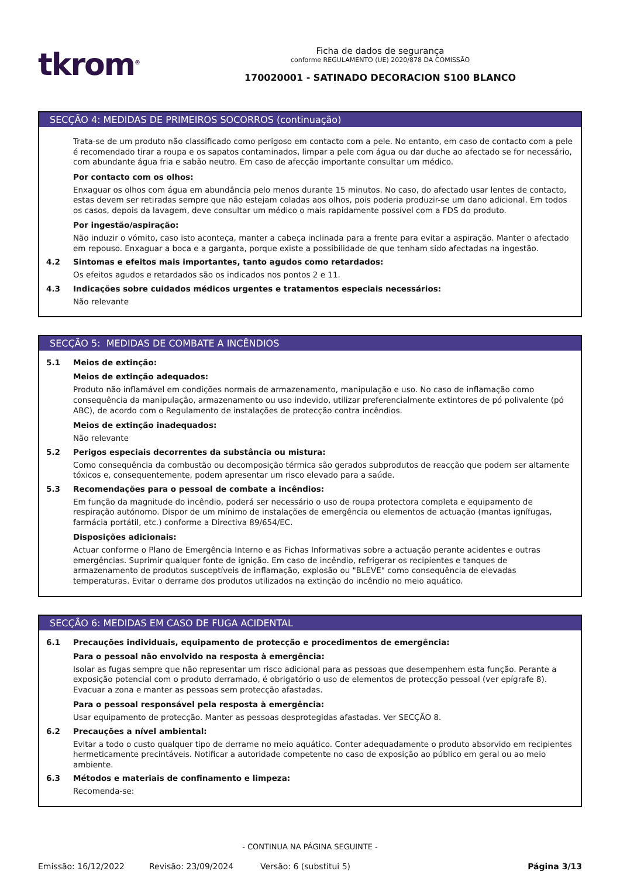tkrom<sup>®</sup>
Ficha de dados de segurança
conforme REGULAMENTO (UE) 2020/878 DA COMISSÃO
170020001 - SATINADO DECORACION S100 BLANCO
SECÇÃO 4: MEDIDAS DE PRIMEIROS SOCORROS (continuação)
Trata-se de um produto não classificado como perigoso em contacto com a pele. No entanto, em caso de contacto com a pele é recomendado tirar a roupa e os sapatos contaminados, limpar a pele com água ou dar duche ao afectado se for necessário, com abundante água fria e sabão neutro. Em caso de afecção importante consultar um médico.
Por contacto com os olhos:
Enxaguar os olhos com água em abundância pelo menos durante 15 minutos. No caso, do afectado usar lentes de contacto, estas devem ser retiradas sempre que não estejam coladas aos olhos, pois poderia produzir-se um dano adicional. Em todos os casos, depois da lavagem, deve consultar um médico o mais rapidamente possível com a FDS do produto.
Por ingestão/aspiração:
Não induzir o vómito, caso isto aconteça, manter a cabeça inclinada para a frente para evitar a aspiração. Manter o afectado em repouso. Enxaguar a boca e a garganta, porque existe a possibilidade de que tenham sido afectadas na ingestão.
4.2 Sintomas e efeitos mais importantes, tanto agudos como retardados:
Os efeitos agudos e retardados são os indicados nos pontos 2 e 11.
4.3 Indicações sobre cuidados médicos urgentes e tratamentos especiais necessários:
Não relevante
SECÇÃO 5: MEDIDAS DE COMBATE A INCÊNDIOS
5.1 Meios de extinção:
Meios de extinção adequados:
Produto não inflamável em condições normais de armazenamento, manipulação e uso. No caso de inflamação como consequência da manipulação, armazenamento ou uso indevido, utilizar preferencialmente extintores de pó polivalente (pó ABC), de acordo com o Regulamento de instalações de protecção contra incêndios.
Meios de extinção inadequados:
Não relevante
5.2 Perigos especiais decorrentes da substância ou mistura:
Como consequência da combustão ou decomposição térmica são gerados subprodutos de reacção que podem ser altamente tóxicos e, consequentemente, podem apresentar um risco elevado para a saúde.
5.3 Recomendações para o pessoal de combate a incêndios:
Em função da magnitude do incêndio, poderá ser necessário o uso de roupa protectora completa e equipamento de respiração autónomo. Dispor de um mínimo de instalações de emergência ou elementos de actuação (mantas ignífugas, farmácia portátil, etc.) conforme a Directiva 89/654/EC.
Disposições adicionais:
Actuar conforme o Plano de Emergência Interno e as Fichas Informativas sobre a actuação perante acidentes e outras emergências. Suprimir qualquer fonte de ignição. Em caso de incêndio, refrigerar os recipientes e tanques de armazenamento de produtos susceptíveis de inflamação, explosão ou "BLEVE" como consequência de elevadas temperaturas. Evitar o derrame dos produtos utilizados na extinção do incêndio no meio aquático.
SECÇÃO 6: MEDIDAS EM CASO DE FUGA ACIDENTAL
6.1 Precauções individuais, equipamento de protecção e procedimentos de emergência:
Para o pessoal não envolvido na resposta à emergência:
Isolar as fugas sempre que não representar um risco adicional para as pessoas que desempenhem esta função. Perante a exposição potencial com o produto derramado, é obrigatório o uso de elementos de protecção pessoal (ver epígrafe 8). Evacuar a zona e manter as pessoas sem protecção afastadas.
Para o pessoal responsável pela resposta à emergência:
Usar equipamento de protecção. Manter as pessoas desprotegidas afastadas. Ver SECÇÃO 8.
6.2 Precauções a nível ambiental:
Evitar a todo o custo qualquer tipo de derrame no meio aquático. Conter adequadamente o produto absorvido em recipientes hermeticamente precintáveis. Notificar a autoridade competente no caso de exposição ao público em geral ou ao meio ambiente.
6.3 Métodos e materiais de confinamento e limpeza:
Recomenda-se:
- CONTINUA NA PÁGINA SEGUINTE -
Emissão: 16/12/2022 Revisão: 23/09/2024 Versão: 6 (substitui 5) Página 3/13